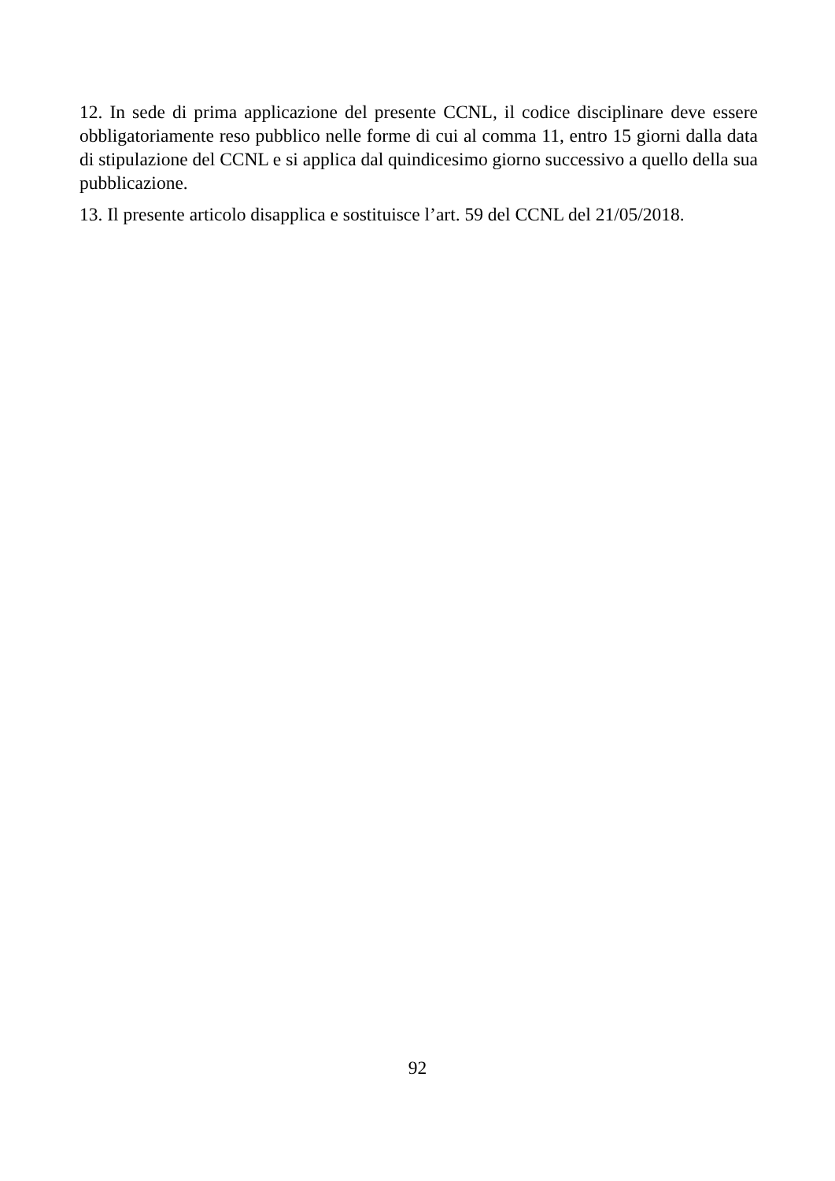12. In sede di prima applicazione del presente CCNL, il codice disciplinare deve essere obbligatoriamente reso pubblico nelle forme di cui al comma 11, entro 15 giorni dalla data di stipulazione del CCNL e si applica dal quindicesimo giorno successivo a quello della sua pubblicazione.
13. Il presente articolo disapplica e sostituisce l’art. 59 del CCNL del 21/05/2018.
92